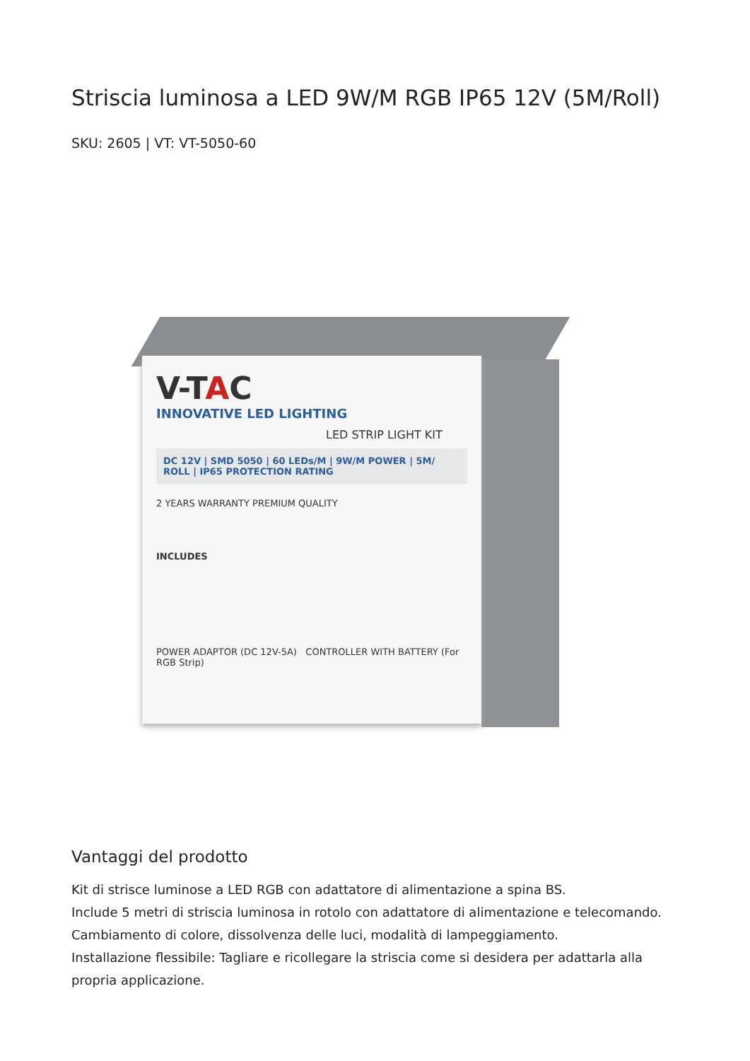Striscia luminosa a LED 9W/M RGB IP65 12V (5M/Roll)
SKU: 2605 | VT: VT-5050-60
V-TAC
INNOVATIVE LED LIGHTING
LED STRIP LIGHT KIT
DC 12V | SMD 5050 | 60 LEDs/M | 9W/M POWER | 5M/ ROLL | IP65 PROTECTION RATING
2 YEARS WARRANTY PREMIUM QUALITY
INCLUDES
POWER ADAPTOR (DC 12V-5A) CONTROLLER WITH BATTERY (For RGB Strip)
Vantaggi del prodotto
Kit di strisce luminose a LED RGB con adattatore di alimentazione a spina BS.
Include 5 metri di striscia luminosa in rotolo con adattatore di alimentazione e telecomando.
Cambiamento di colore, dissolvenza delle luci, modalità di lampeggiamento.
Installazione flessibile: Tagliare e ricollegare la striscia come si desidera per adattarla alla propria applicazione.